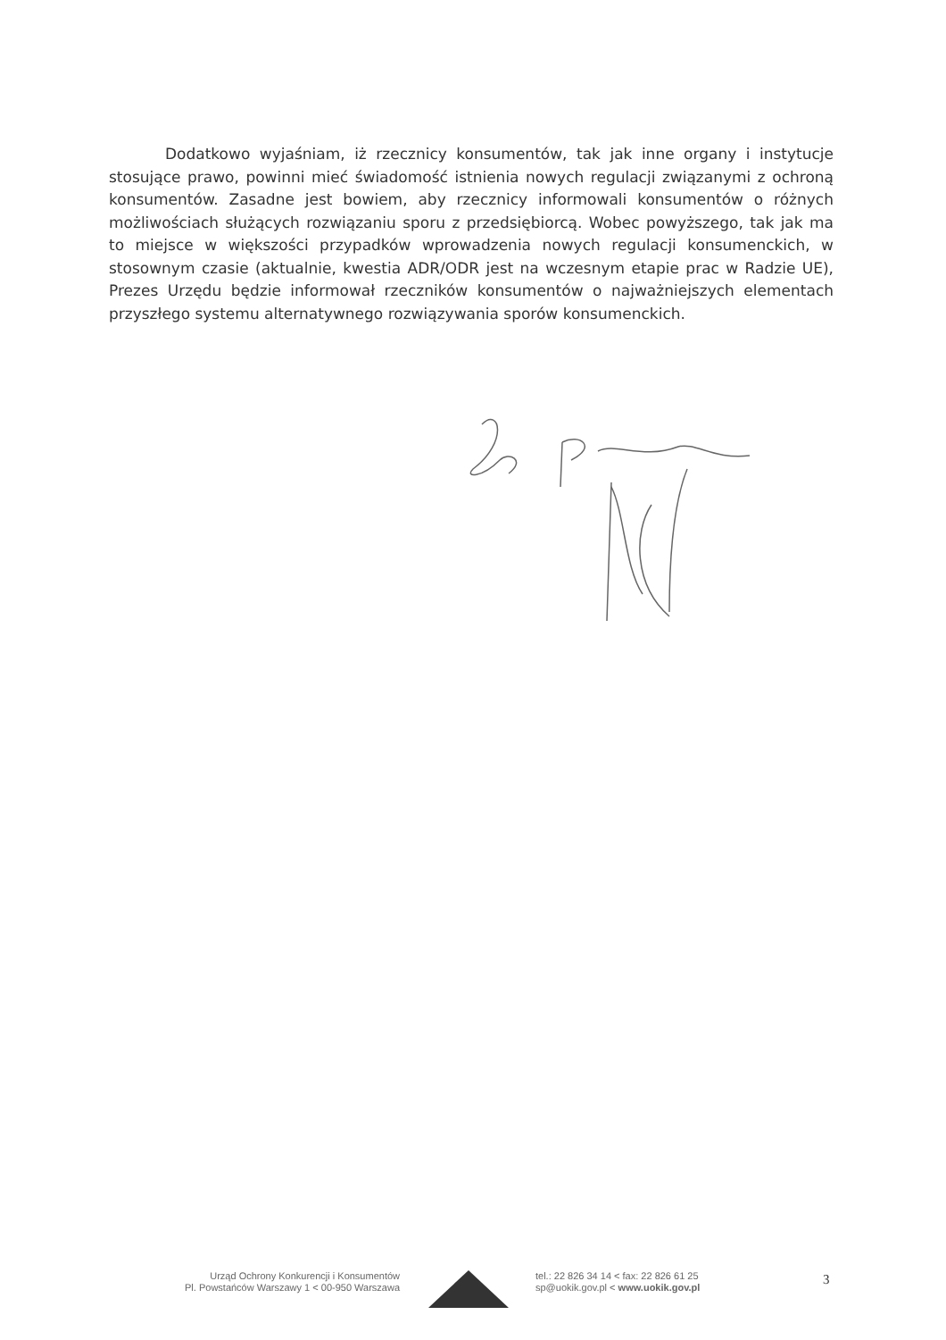Dodatkowo wyjaśniam, iż rzecznicy konsumentów, tak jak inne organy i instytucje stosujące prawo, powinni mieć świadomość istnienia nowych regulacji związanymi z ochroną konsumentów. Zasadne jest bowiem, aby rzecznicy informowali konsumentów o różnych możliwościach służących rozwiązaniu sporu z przedsiębiorcą. Wobec powyższego, tak jak ma to miejsce w większości przypadków wprowadzenia nowych regulacji konsumenckich, w stosownym czasie (aktualnie, kwestia ADR/ODR jest na wczesnym etapie prac w Radzie UE), Prezes Urzędu będzie informował rzeczników konsumentów o najważniejszych elementach przyszłego systemu alternatywnego rozwiązywania sporów konsumenckich.
Urząd Ochrony Konkurencji i Konsumentów
Pl. Powstańców Warszawy 1 < 00-950 Warszawa
tel.: 22 826 34 14 < fax: 22 826 61 25
sp@uokik.gov.pl < www.uokik.gov.pl
3